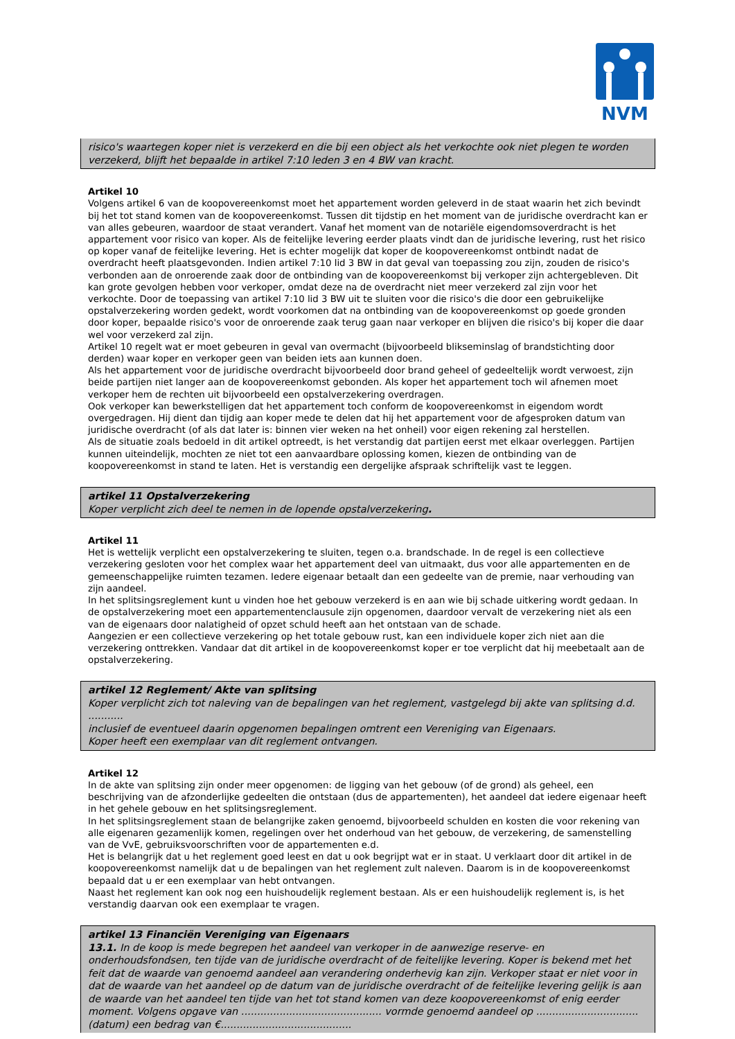NVM
risico's waartegen koper niet is verzekerd en die bij een object als het verkochte ook niet plegen te worden verzekerd, blijft het bepaalde in artikel 7:10 leden 3 en 4 BW van kracht.
Artikel 10
Volgens artikel 6 van de koopovereenkomst moet het appartement worden geleverd in de staat waarin het zich bevindt bij het tot stand komen van de koopovereenkomst. Tussen dit tijdstip en het moment van de juridische overdracht kan er van alles gebeuren, waardoor de staat verandert. Vanaf het moment van de notariële eigendomsoverdracht is het appartement voor risico van koper. Als de feitelijke levering eerder plaats vindt dan de juridische levering, rust het risico op koper vanaf de feitelijke levering. Het is echter mogelijk dat koper de koopovereenkomst ontbindt nadat de overdracht heeft plaatsgevonden. Indien artikel 7:10 lid 3 BW in dat geval van toepassing zou zijn, zouden de risico's verbonden aan de onroerende zaak door de ontbinding van de koopovereenkomst bij verkoper zijn achtergebleven. Dit kan grote gevolgen hebben voor verkoper, omdat deze na de overdracht niet meer verzekerd zal zijn voor het verkochte. Door de toepassing van artikel 7:10 lid 3 BW uit te sluiten voor die risico's die door een gebruikelijke opstalverzekering worden gedekt, wordt voorkomen dat na ontbinding van de koopovereenkomst op goede gronden door koper, bepaalde risico's voor de onroerende zaak terug gaan naar verkoper en blijven die risico's bij koper die daar wel voor verzekerd zal zijn.
Artikel 10 regelt wat er moet gebeuren in geval van overmacht (bijvoorbeeld blikseminslag of brandstichting door derden) waar koper en verkoper geen van beiden iets aan kunnen doen.
Als het appartement voor de juridische overdracht bijvoorbeeld door brand geheel of gedeeltelijk wordt verwoest, zijn beide partijen niet langer aan de koopovereenkomst gebonden. Als koper het appartement toch wil afnemen moet verkoper hem de rechten uit bijvoorbeeld een opstalverzekering overdragen.
Ook verkoper kan bewerkstelligen dat het appartement toch conform de koopovereenkomst in eigendom wordt overgedragen. Hij dient dan tijdig aan koper mede te delen dat hij het appartement voor de afgesproken datum van juridische overdracht (of als dat later is: binnen vier weken na het onheil) voor eigen rekening zal herstellen.
Als de situatie zoals bedoeld in dit artikel optreedt, is het verstandig dat partijen eerst met elkaar overleggen. Partijen kunnen uiteindelijk, mochten ze niet tot een aanvaardbare oplossing komen, kiezen de ontbinding van de koopovereenkomst in stand te laten. Het is verstandig een dergelijke afspraak schriftelijk vast te leggen.
artikel 11 Opstalverzekering
Koper verplicht zich deel te nemen in de lopende opstalverzekering.
Artikel 11
Het is wettelijk verplicht een opstalverzekering te sluiten, tegen o.a. brandschade. In de regel is een collectieve verzekering gesloten voor het complex waar het appartement deel van uitmaakt, dus voor alle appartementen en de gemeenschappelijke ruimten tezamen. Iedere eigenaar betaalt dan een gedeelte van de premie, naar verhouding van zijn aandeel.
In het splitsingsreglement kunt u vinden hoe het gebouw verzekerd is en aan wie bij schade uitkering wordt gedaan. In de opstalverzekering moet een appartementenclausule zijn opgenomen, daardoor vervalt de verzekering niet als een van de eigenaars door nalatigheid of opzet schuld heeft aan het ontstaan van de schade.
Aangezien er een collectieve verzekering op het totale gebouw rust, kan een individuele koper zich niet aan die verzekering onttrekken. Vandaar dat dit artikel in de koopovereenkomst koper er toe verplicht dat hij meebetaalt aan de opstalverzekering.
artikel 12 Reglement/ Akte van splitsing
Koper verplicht zich tot naleving van de bepalingen van het reglement, vastgelegd bij akte van splitsing d.d. ...........
inclusief de eventueel daarin opgenomen bepalingen omtrent een Vereniging van Eigenaars.
Koper heeft een exemplaar van dit reglement ontvangen.
Artikel 12
In de akte van splitsing zijn onder meer opgenomen: de ligging van het gebouw (of de grond) als geheel, een beschrijving van de afzonderlijke gedeelten die ontstaan (dus de appartementen), het aandeel dat iedere eigenaar heeft in het gehele gebouw en het splitsingsreglement.
In het splitsingsreglement staan de belangrijke zaken genoemd, bijvoorbeeld schulden en kosten die voor rekening van alle eigenaren gezamenlijk komen, regelingen over het onderhoud van het gebouw, de verzekering, de samenstelling van de VvE, gebruiksvoorschriften voor de appartementen e.d.
Het is belangrijk dat u het reglement goed leest en dat u ook begrijpt wat er in staat. U verklaart door dit artikel in de koopovereenkomst namelijk dat u de bepalingen van het reglement zult naleven. Daarom is in de koopovereenkomst bepaald dat u er een exemplaar van hebt ontvangen.
Naast het reglement kan ook nog een huishoudelijk reglement bestaan. Als er een huishoudelijk reglement is, is het verstandig daarvan ook een exemplaar te vragen.
artikel 13 Financiën Vereniging van Eigenaars
13.1. In de koop is mede begrepen het aandeel van verkoper in de aanwezige reserve- en onderhoudsfondsen, ten tijde van de juridische overdracht of de feitelijke levering. Koper is bekend met het feit dat de waarde van genoemd aandeel aan verandering onderhevig kan zijn. Verkoper staat er niet voor in dat de waarde van het aandeel op de datum van de juridische overdracht of de feitelijke levering gelijk is aan de waarde van het aandeel ten tijde van het tot stand komen van deze koopovereenkomst of enig eerder moment. Volgens opgave van ............................................ vormde genoemd aandeel op ................................(datum) een bedrag van €.........................................